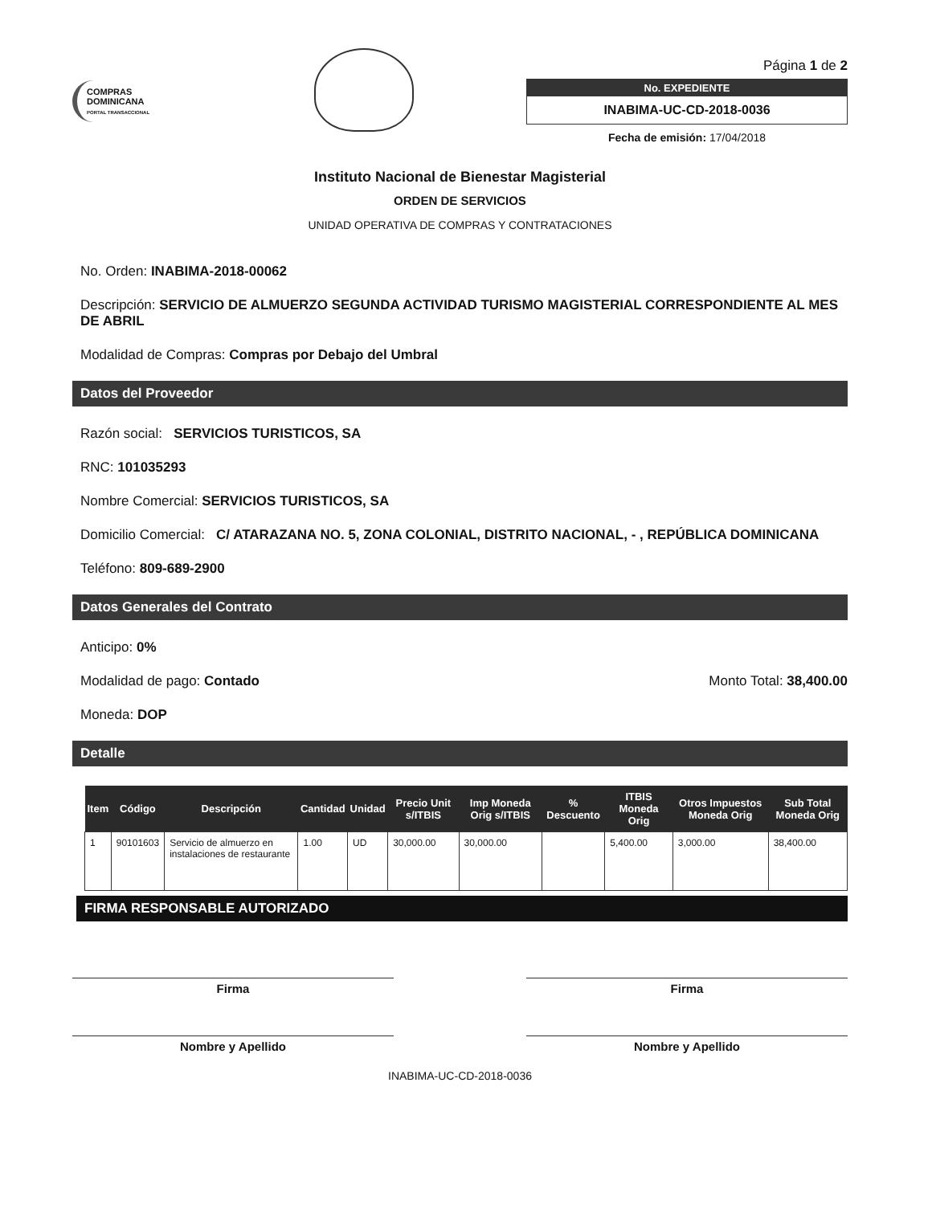COMPRAS DOMINICANA
PORTAL TRANSACCIONAL
Página 1 de 2
No. EXPEDIENTE
INABIMA-UC-CD-2018-0036
Fecha de emisión: 17/04/2018
Instituto Nacional de Bienestar Magisterial
ORDEN DE SERVICIOS
UNIDAD OPERATIVA DE COMPRAS Y CONTRATACIONES
No. Orden: INABIMA-2018-00062
Descripción: SERVICIO DE ALMUERZO SEGUNDA ACTIVIDAD TURISMO MAGISTERIAL CORRESPONDIENTE AL MES DE ABRIL
Modalidad de Compras: Compras por Debajo del Umbral
Datos del Proveedor
Razón social: SERVICIOS TURISTICOS, SA
RNC: 101035293
Nombre Comercial: SERVICIOS TURISTICOS, SA
Domicilio Comercial: C/ ATARAZANA NO. 5, ZONA COLONIAL, DISTRITO NACIONAL, - , REPÚBLICA DOMINICANA
Teléfono: 809-689-2900
Datos Generales del Contrato
Anticipo: 0%
Modalidad de pago: Contado Monto Total: 38,400.00
Moneda: DOP
Detalle
| Item | Código | Descripción | Cantidad | Unidad | Precio Unit s/ITBIS | Imp Moneda Orig s/ITBIS | % Descuento | ITBIS Moneda Orig | Otros Impuestos Moneda Orig | Sub Total Moneda Orig |
| --- | --- | --- | --- | --- | --- | --- | --- | --- | --- | --- |
| 1 | 90101603 | Servicio de almuerzo en instalaciones de restaurante | 1.00 | UD | 30,000.00 | 30,000.00 | | 5,400.00 | 3,000.00 | 38,400.00 |
FIRMA RESPONSABLE AUTORIZADO
Firma
Nombre y Apellido
Firma
Nombre y Apellido
INABIMA-UC-CD-2018-0036